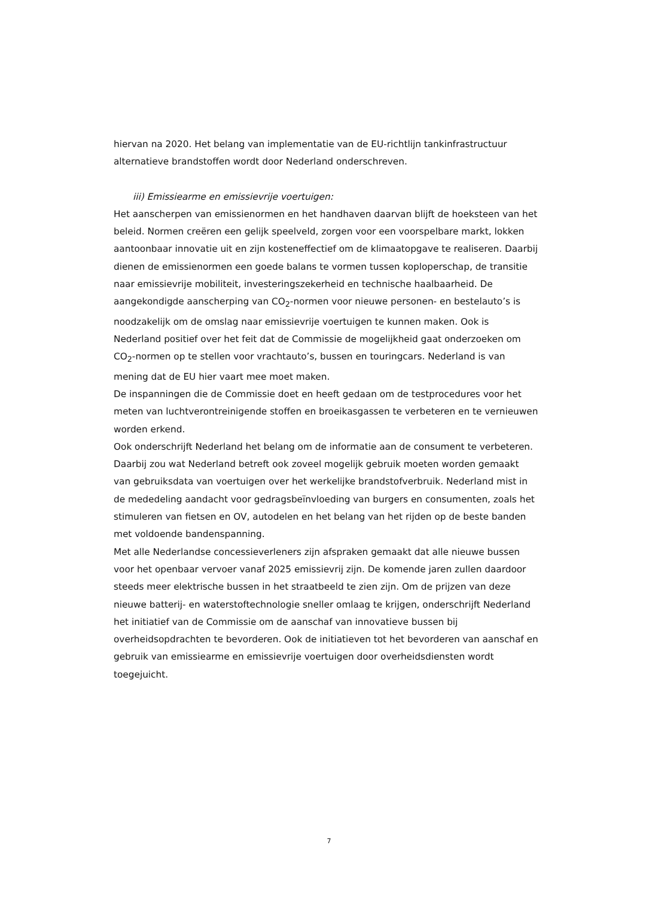hiervan na 2020. Het belang van implementatie van de EU-richtlijn tankinfrastructuur alternatieve brandstoffen wordt door Nederland onderschreven.
iii) Emissiearme en emissievrije voertuigen:
Het aanscherpen van emissienormen en het handhaven daarvan blijft de hoeksteen van het beleid. Normen creëren een gelijk speelveld, zorgen voor een voorspelbare markt, lokken aantoonbaar innovatie uit en zijn kosteneffectief om de klimaatopgave te realiseren. Daarbij dienen de emissienormen een goede balans te vormen tussen koploperschap, de transitie naar emissievrije mobiliteit, investeringszekerheid en technische haalbaarheid. De aangekondigde aanscherping van CO<sub>2</sub>-normen voor nieuwe personen- en bestelauto’s is noodzakelijk om de omslag naar emissievrije voertuigen te kunnen maken. Ook is Nederland positief over het feit dat de Commissie de mogelijkheid gaat onderzoeken om CO<sub>2</sub>-normen op te stellen voor vrachtauto’s, bussen en touringcars. Nederland is van mening dat de EU hier vaart mee moet maken.
De inspanningen die de Commissie doet en heeft gedaan om de testprocedures voor het meten van luchtverontreinigende stoffen en broeikasgassen te verbeteren en te vernieuwen worden erkend.
Ook onderschrijft Nederland het belang om de informatie aan de consument te verbeteren. Daarbij zou wat Nederland betreft ook zoveel mogelijk gebruik moeten worden gemaakt van gebruiksdata van voertuigen over het werkelijke brandstofverbruik. Nederland mist in de mededeling aandacht voor gedragsbeïnvloeding van burgers en consumenten, zoals het stimuleren van fietsen en OV, autodelen en het belang van het rijden op de beste banden met voldoende bandenspanning.
Met alle Nederlandse concessieverleners zijn afspraken gemaakt dat alle nieuwe bussen voor het openbaar vervoer vanaf 2025 emissievrij zijn. De komende jaren zullen daardoor steeds meer elektrische bussen in het straatbeeld te zien zijn. Om de prijzen van deze nieuwe batterij- en waterstoftechnologie sneller omlaag te krijgen, onderschrijft Nederland het initiatief van de Commissie om de aanschaf van innovatieve bussen bij overheidsopdrachten te bevorderen. Ook de initiatieven tot het bevorderen van aanschaf en gebruik van emissiearme en emissievrije voertuigen door overheidsdiensten wordt toegejuicht.
7